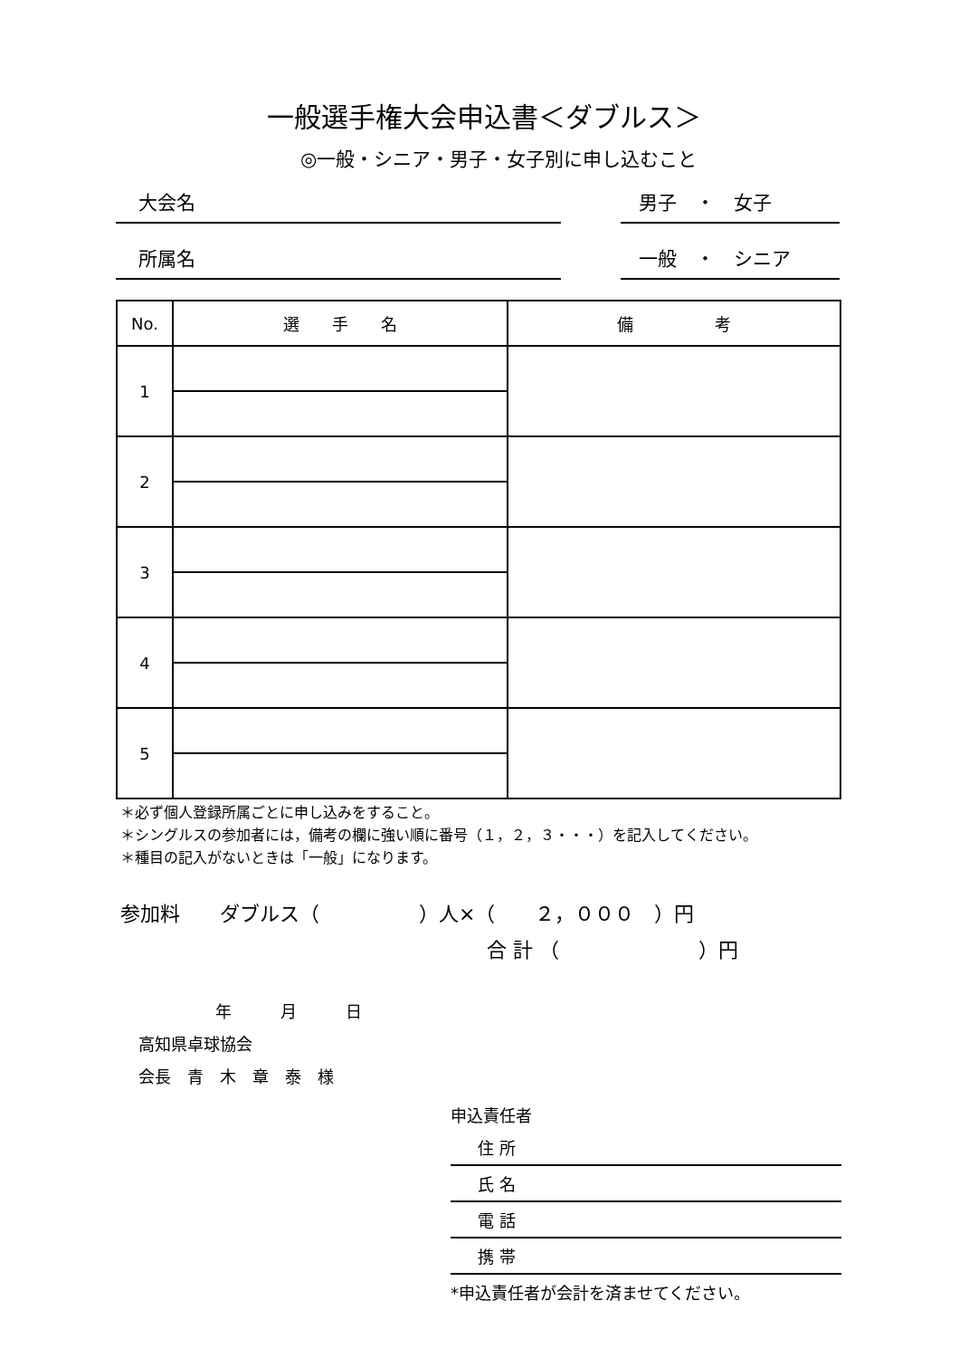一般選手権大会申込書＜ダブルス＞
◎一般・シニア・男子・女子別に申し込むこと
大会名 男子　・　女子
所属名 一般　・　シニア
| No. | 選 手 名 | 備 考 |
| --- | --- | --- |
| 1 | | |
| 2 | | |
| 3 | | |
| 4 | | |
| 5 | | |
＊必ず個人登録所属ごとに申し込みをすること。
＊シングルスの参加者には，備考の欄に強い順に番号（１，２，３・・・）を記入してください。
＊種目の記入がないときは「一般」になります。
参加料　　ダブルス（　　　　　）人×（　　２，０００　）円
合 計 （　　　　　　　）円
年　　　月　　　日
高知県卓球協会
会長　青　木　章　泰　様
申込責任者
住 所
氏 名
電 話
携 帯
*申込責任者が会計を済ませてください。